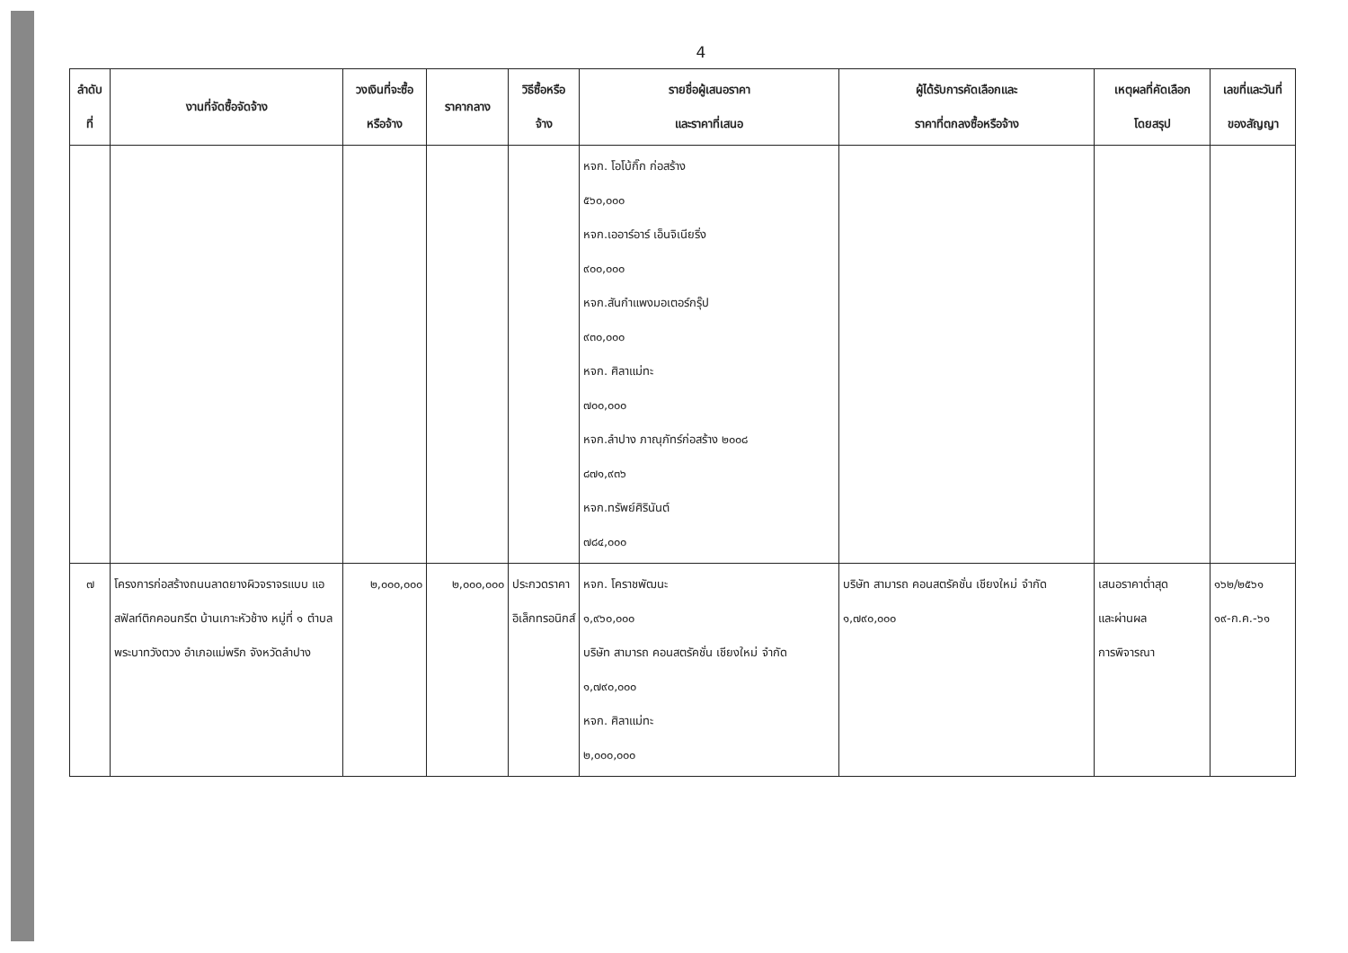4
| ลำดับ ที่ | งานที่จัดซื้อจัดจ้าง | วงเงินที่จะซื้อ หรือจ้าง | ราคากลาง | วิธีซื้อหรือ จ้าง | รายชื่อผู้เสนอราคา และราคาที่เสนอ | ผู้ได้รับการคัดเลือกและ ราคาที่ตกลงซื้อหรือจ้าง | เหตุผลที่คัดเลือก โดยสรุป | เลขที่และวันที่ ของสัญญา |
| --- | --- | --- | --- | --- | --- | --- | --- | --- |
| | | | | | หจก. โอโบ้กิ๊ก ก่อสร้าง ๕๖๐,๐๐๐ หจก.เออาร์อาร์ เอ็นจิเนียริ่ง ๙๐๐,๐๐๐ หจก.สันกำแพงมอเตอร์กรุ๊ป ๙๓๐,๐๐๐ หจก. ศิลาแม่ทะ ๗๐๐,๐๐๐ หจก.ลำปาง ภาณุภัทร์ก่อสร้าง ๒๐๐๘ ๘๗๑,๙๓๖ หจก.ทรัพย์ศิรินันต์ ๗๘๔,๐๐๐ | | | |
| ๗ | โครงการก่อสร้างถนนลาดยางผิวจราจรแบบ แอสฟัลท์ติกคอนกรีต บ้านเกาะหัวช้าง หมู่ที่ ๑ ตำบลพระบาทวังตวง อำเภอแม่พริก จังหวัดลำปาง | ๒,๐๐๐,๐๐๐ | ๒,๐๐๐,๐๐๐ | ประกวดราคาอิเล็กทรอนิกส์ | หจก. โคราชพัฒนะ ๑,๙๖๐,๐๐๐ บริษัท สามารถ คอนสตรัคชั่น เชียงใหม่ จำกัด ๑,๗๙๐,๐๐๐ หจก. ศิลาแม่ทะ ๒,๐๐๐,๐๐๐ | บริษัท สามารถ คอนสตรัคชั่น เชียงใหม่ จำกัด ๑,๗๙๐,๐๐๐ | เสนอราคาต่ำสุด และผ่านผล การพิจารณา | ๑๖๒/๒๕๖๑ ๑๙-ก.ค.-๖๑ |